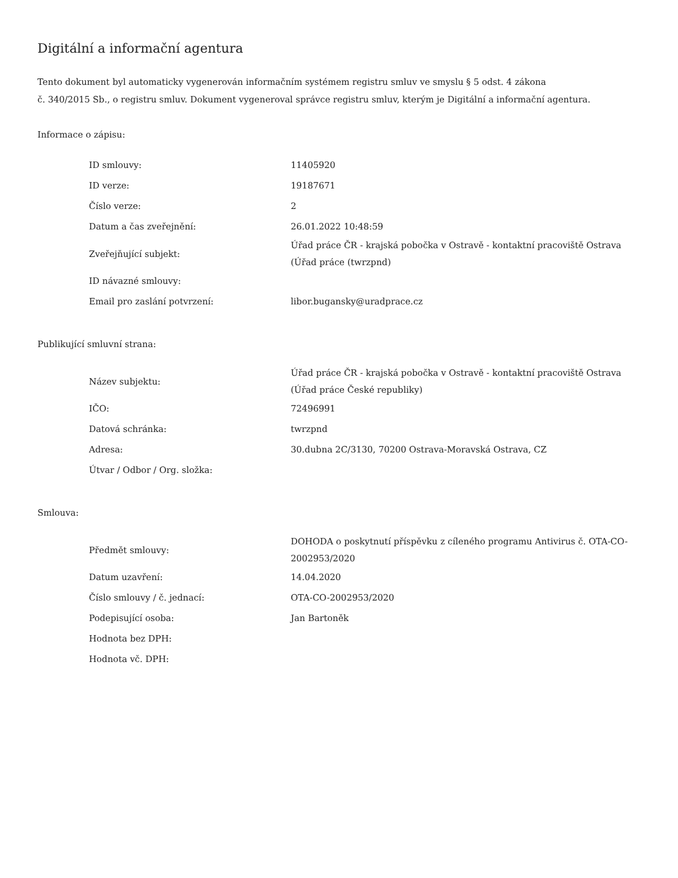Digitální a informační agentura
Tento dokument byl automaticky vygenerován informačním systémem registru smluv ve smyslu § 5 odst. 4 zákona
č. 340/2015 Sb., o registru smluv. Dokument vygeneroval správce registru smluv, kterým je Digitální a informační agentura.
Informace o zápisu:
| ID smlouvy: | 11405920 |
| ID verze: | 19187671 |
| Číslo verze: | 2 |
| Datum a čas zveřejnění: | 26.01.2022 10:48:59 |
| Zveřejňující subjekt: | Úřad práce ČR - krajská pobočka v Ostravě - kontaktní pracoviště Ostrava (Úřad práce (twrzpnd) |
| ID návazné smlouvy: | |
| Email pro zaslání potvrzení: | libor.bugansky@uradprace.cz |
Publikující smluvní strana:
| Název subjektu: | Úřad práce ČR - krajská pobočka v Ostravě - kontaktní pracoviště Ostrava (Úřad práce České republiky) |
| IČO: | 72496991 |
| Datová schránka: | twrzpnd |
| Adresa: | 30.dubna 2C/3130, 70200 Ostrava-Moravská Ostrava, CZ |
| Útvar / Odbor / Org. složka: | |
Smlouva:
| Předmět smlouvy: | DOHODA o poskytnutí příspěvku z cíleného programu Antivirus č. OTA-CO-2002953/2020 |
| Datum uzavření: | 14.04.2020 |
| Číslo smlouvy / č. jednací: | OTA-CO-2002953/2020 |
| Podepisující osoba: | Jan Bartoněk |
| Hodnota bez DPH: | |
| Hodnota vč. DPH: | |